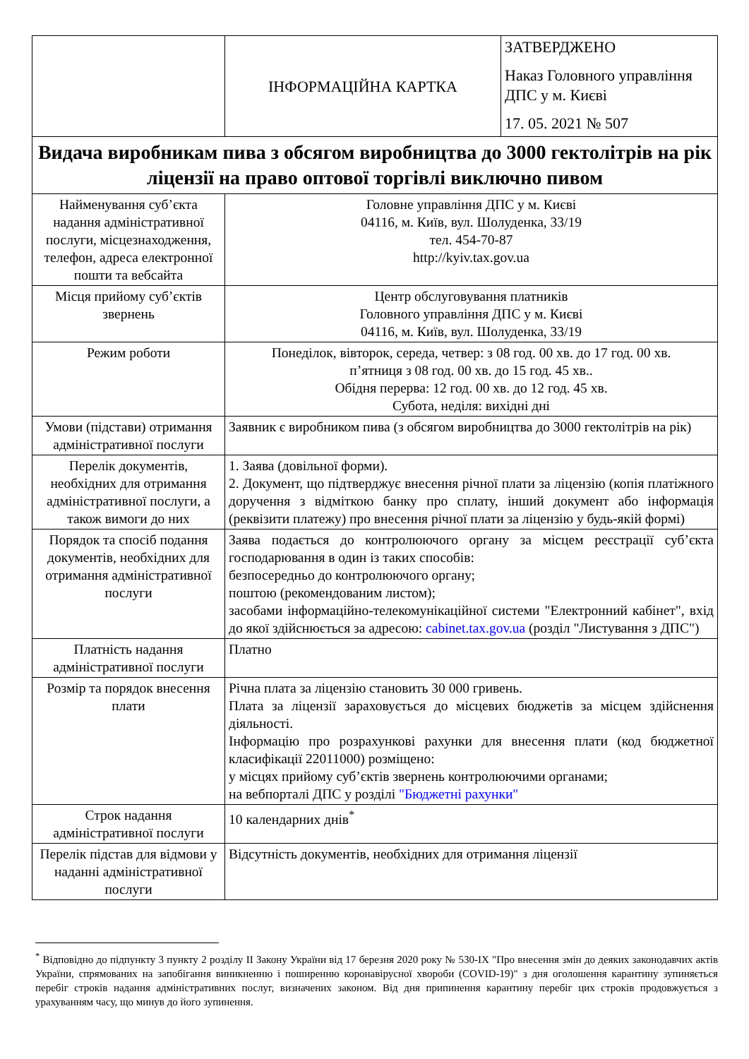| | ІНФОРМАЦІЙНА КАРТКА | ЗАТВЕРДЖЕНО Наказ Головного управління ДПС у м. Києві 17. 05. 2021 № 507 |
| Видача виробникам пива з обсягом виробництва до 3000 гектолітрів на рік ліцензії на право оптової торгівлі виключно пивом | | |
| Найменування суб’єкта надання адміністративної послуги, місцезнаходження, телефон, адреса електронної пошти та вебсайта | Головне управління ДПС у м. Києві 04116, м. Київ, вул. Шолуденка, 33/19 тел. 454-70-87 http://kyiv.tax.gov.ua | |
| Місця прийому суб’єктів звернень | Центр обслуговування платників Головного управління ДПС у м. Києві 04116, м. Київ, вул. Шолуденка, 33/19 | |
| Режим роботи | Понеділок, вівторок, середа, четвер: з 08 год. 00 хв. до 17 год. 00 хв. п’ятниця з 08 год. 00 хв. до 15 год. 45 хв.. Обідня перерва: 12 год. 00 хв. до 12 год. 45 хв. Субота, неділя: вихідні дні | |
| Умови (підстави) отримання адміністративної послуги | Заявник є виробником пива (з обсягом виробництва до 3000 гектолітрів на рік) | |
| Перелік документів, необхідних для отримання адміністративної послуги, а також вимоги до них | 1. Заява (довільної форми). 2. Документ, що підтверджує внесення річної плати за ліцензію (копія платіжного доручення з відміткою банку про сплату, інший документ або інформація (реквізити платежу) про внесення річної плати за ліцензію у будь-якій формі) | |
| Порядок та спосіб подання документів, необхідних для отримання адміністративної послуги | Заява подається до контролюючого органу за місцем реєстрації суб’єкта господарювання в один із таких способів: безпосередньо до контролюючого органу; поштою (рекомендованим листом); засобами інформаційно-телекомунікаційної системи "Електронний кабінет", вхід до якої здійснюється за адресою: cabinet.tax.gov.ua (розділ "Листування з ДПС") | |
| Платність надання адміністративної послуги | Платно | |
| Розмір та порядок внесення плати | Річна плата за ліцензію становить 30 000 гривень. Плата за ліцензії зараховується до місцевих бюджетів за місцем здійснення діяльності. Інформацію про розрахункові рахунки для внесення плати (код бюджетної класифікації 22011000) розміщено: у місцях прийому суб’єктів звернень контролюючими органами; на вебпорталі ДПС у розділі "Бюджетні рахунки" | |
| Строк надання адміністративної послуги | 10 календарних днів<sup>*</sup> | |
| Перелік підстав для відмови у наданні адміністративної послуги | Відсутність документів, необхідних для отримання ліцензії | |
<sup>*</sup> Відповідно до підпункту 3 пункту 2 розділу II Закону України від 17 березня 2020 року № 530-IX "Про внесення змін до деяких законодавчих актів України, спрямованих на запобігання виникненню і поширенню коронавірусної хвороби (COVID-19)" з дня оголошення карантину зупиняється перебіг строків надання адміністративних послуг, визначених законом. Від дня припинення карантину перебіг цих строків продовжується з урахуванням часу, що минув до його зупинення.